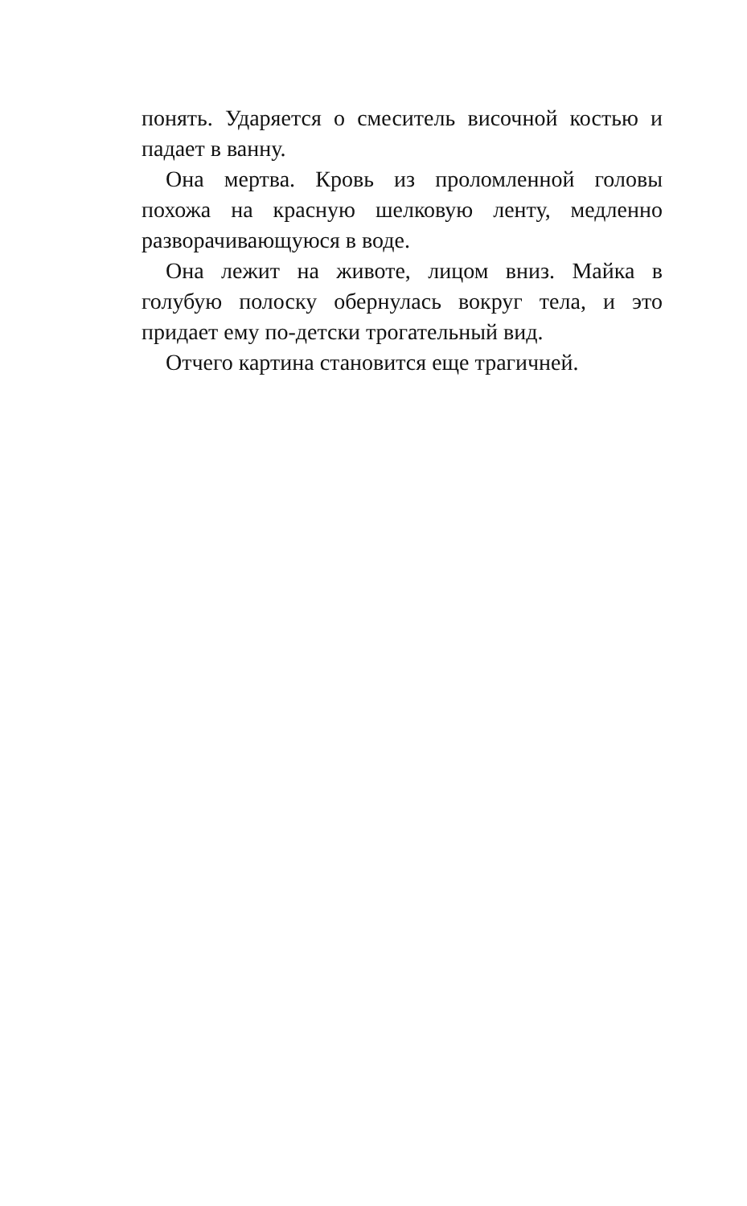понять. Ударяется о смеситель височной костью и падает в ванну.
Она мертва. Кровь из проломленной головы похожа на красную шелковую ленту, медленно разворачивающуюся в воде.
Она лежит на животе, лицом вниз. Майка в голубую полоску обернулась вокруг тела, и это придает ему по-детски трогательный вид.
Отчего картина становится еще трагичней.